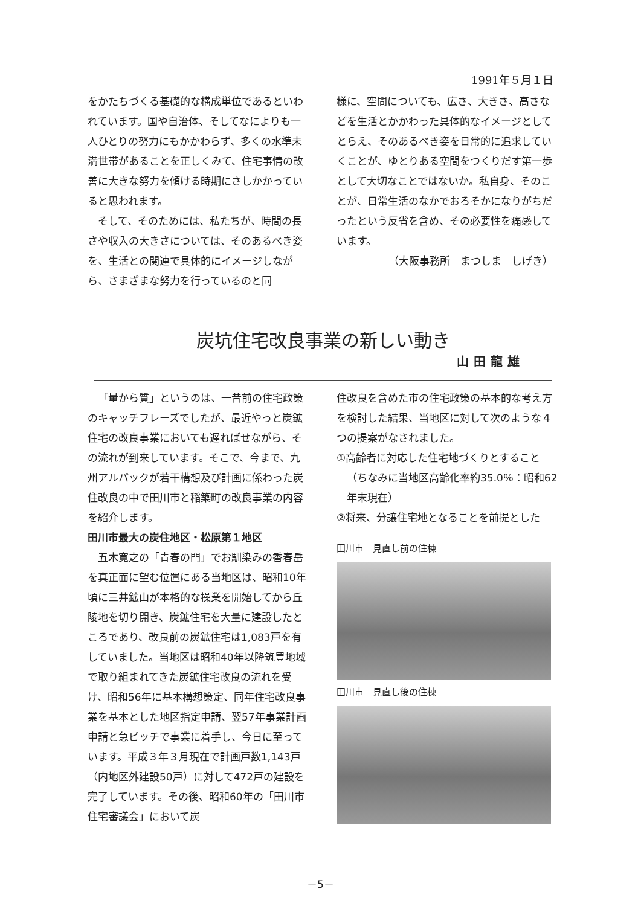1991年５月１日
をかたちづくる基礎的な構成単位であるといわれています。国や自治体、そしてなによりも一人ひとりの努力にもかかわらず、多くの水準未満世帯があることを正しくみて、住宅事情の改善に大きな努力を傾ける時期にさしかかっていると思われます。
そして、そのためには、私たちが、時間の長さや収入の大きさについては、そのあるべき姿を、生活との関連で具体的にイメージしながら、さまざまな努力を行っているのと同
様に、空間についても、広さ、大きさ、高さなどを生活とかかわった具体的なイメージとしてとらえ、そのあるべき姿を日常的に追求していくことが、ゆとりある空間をつくりだす第一歩として大切なことではないか。私自身、そのことが、日常生活のなかでおろそかになりがちだったという反省を含め、その必要性を痛感しています。
（大阪事務所　まつしま　しげき）
炭坑住宅改良事業の新しい動き
山田龍雄
「量から質」というのは、一昔前の住宅政策のキャッチフレーズでしたが、最近やっと炭鉱住宅の改良事業においても遅ればせながら、その流れが到来しています。そこで、今まで、九州アルパックが若干構想及び計画に係わった炭住改良の中で田川市と稲築町の改良事業の内容を紹介します。
田川市最大の炭住地区・松原第１地区
五木寛之の「青春の門」でお馴染みの香春岳を真正面に望む位置にある当地区は、昭和10年頃に三井鉱山が本格的な操業を開始してから丘陵地を切り開き、炭鉱住宅を大量に建設したところであり、改良前の炭鉱住宅は1,083戸を有していました。当地区は昭和40年以降筑豊地域で取り組まれてきた炭鉱住宅改良の流れを受け、昭和56年に基本構想策定、同年住宅改良事業を基本とした地区指定申請、翌57年事業計画申請と急ピッチで事業に着手し、今日に至っています。平成３年３月現在で計画戸数1,143戸（内地区外建設50戸）に対して472戸の建設を完了しています。その後、昭和60年の「田川市住宅審議会」において炭
住改良を含めた市の住宅政策の基本的な考え方を検討した結果、当地区に対して次のような４つの提案がなされました。
①高齢者に対応した住宅地づくりとすること
（ちなみに当地区高齢化率約35.0％：昭和62年末現在）
②将来、分譲住宅地となることを前提とした
田川市　見直し前の住棟
田川市　見直し後の住棟
－5－